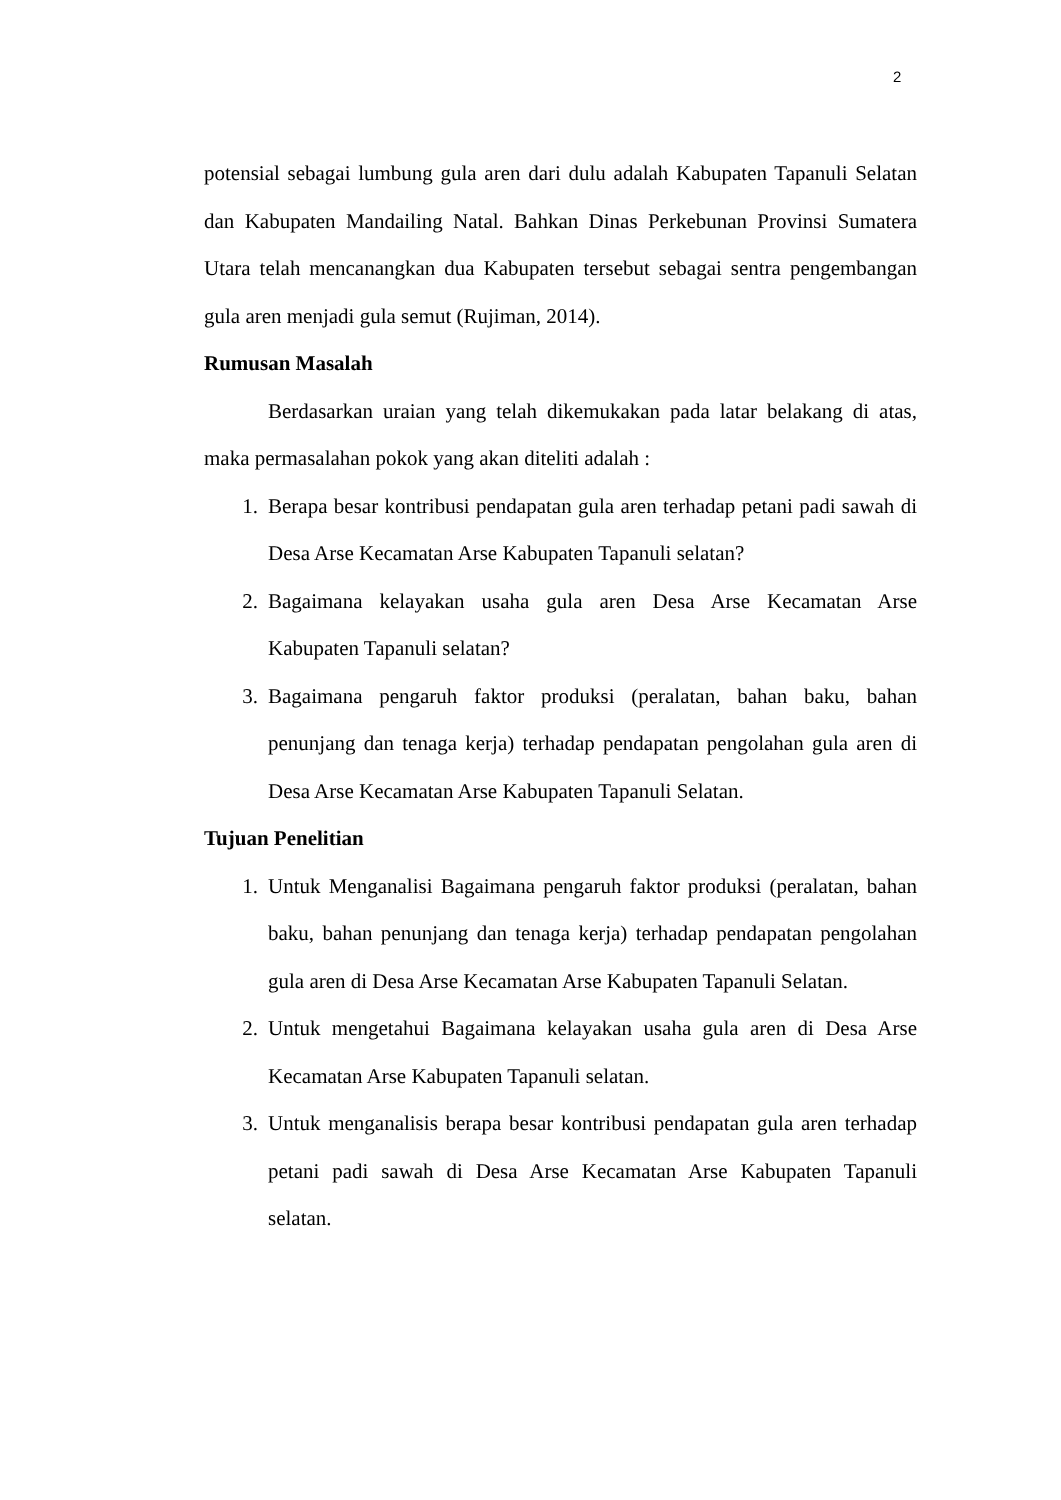2
potensial sebagai lumbung gula aren dari dulu adalah Kabupaten Tapanuli Selatan dan Kabupaten Mandailing Natal. Bahkan Dinas Perkebunan Provinsi Sumatera Utara telah mencanangkan dua Kabupaten tersebut sebagai sentra pengembangan gula aren menjadi gula semut (Rujiman, 2014).
Rumusan Masalah
Berdasarkan uraian yang telah dikemukakan pada latar belakang di atas, maka permasalahan pokok yang akan diteliti adalah :
1. Berapa besar kontribusi pendapatan gula aren terhadap petani padi sawah di Desa Arse Kecamatan Arse Kabupaten Tapanuli selatan?
2. Bagaimana kelayakan usaha gula aren Desa Arse Kecamatan Arse Kabupaten Tapanuli selatan?
3. Bagaimana pengaruh faktor produksi (peralatan, bahan baku, bahan penunjang dan tenaga kerja) terhadap pendapatan pengolahan gula aren di Desa Arse Kecamatan Arse Kabupaten Tapanuli Selatan.
Tujuan Penelitian
1. Untuk Menganalisi Bagaimana pengaruh faktor produksi (peralatan, bahan baku, bahan penunjang dan tenaga kerja) terhadap pendapatan pengolahan gula aren di Desa Arse Kecamatan Arse Kabupaten Tapanuli Selatan.
2. Untuk mengetahui Bagaimana kelayakan usaha gula aren di Desa Arse Kecamatan Arse Kabupaten Tapanuli selatan.
3. Untuk menganalisis berapa besar kontribusi pendapatan gula aren terhadap petani padi sawah di Desa Arse Kecamatan Arse Kabupaten Tapanuli selatan.